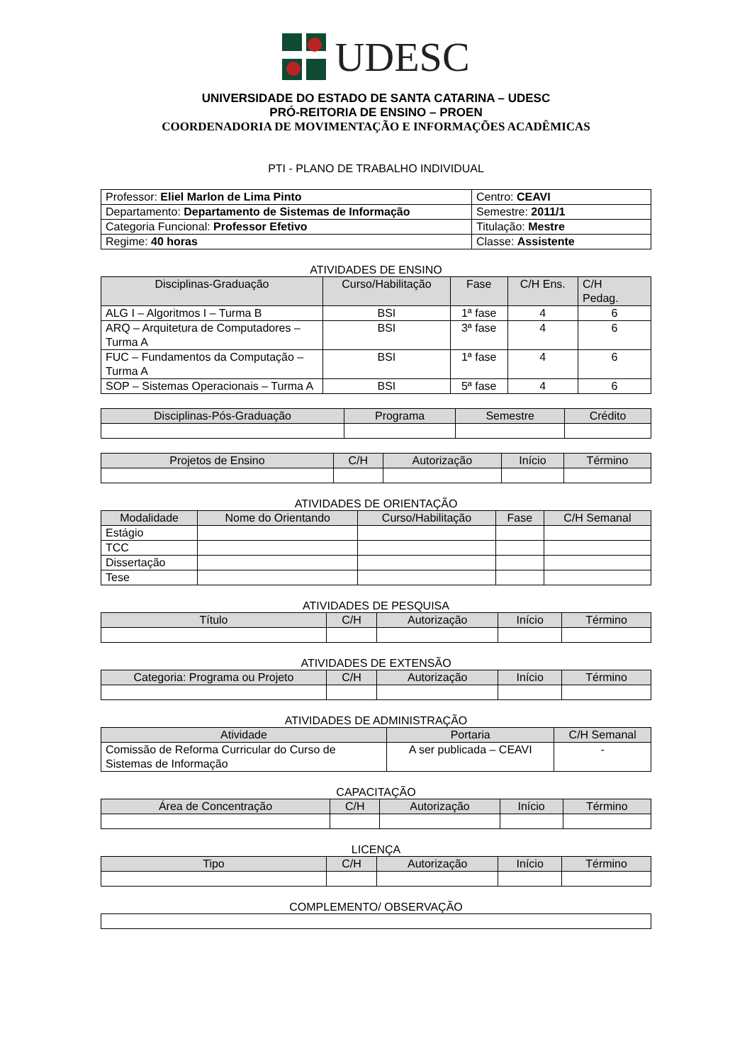UDESC
UNIVERSIDADE DO ESTADO DE SANTA CATARINA – UDESC
PRÓ-REITORIA DE ENSINO – PROEN
COORDENADORIA DE MOVIMENTAÇÃO E INFORMAÇÕES ACADÊMICAS
PTI - PLANO DE TRABALHO INDIVIDUAL
| Professor: Eliel Marlon de Lima Pinto | Centro: CEAVI |
| Departamento: Departamento de Sistemas de Informação | Semestre: 2011/1 |
| Categoria Funcional: Professor Efetivo | Titulação: Mestre |
| Regime: 40 horas | Classe: Assistente |
ATIVIDADES DE ENSINO
| Disciplinas-Graduação | Curso/Habilitação | Fase | C/H Ens. | C/H Pedag. |
| --- | --- | --- | --- | --- |
| ALG I – Algoritmos I – Turma B | BSI | 1ª fase | 4 | 6 |
| ARQ – Arquitetura de Computadores – Turma A | BSI | 3ª fase | 4 | 6 |
| FUC – Fundamentos da Computação – Turma A | BSI | 1ª fase | 4 | 6 |
| SOP – Sistemas Operacionais – Turma A | BSI | 5ª fase | 4 | 6 |
| Disciplinas-Pós-Graduação | Programa | Semestre | Crédito |
| --- | --- | --- | --- |
| Projetos de Ensino | C/H | Autorização | Início | Término |
| --- | --- | --- | --- | --- |
ATIVIDADES DE ORIENTAÇÃO
| Modalidade | Nome do Orientando | Curso/Habilitação | Fase | C/H Semanal |
| --- | --- | --- | --- | --- |
| Estágio | | | | |
| TCC | | | | |
| Dissertação | | | | |
| Tese | | | | |
ATIVIDADES DE PESQUISA
| Título | C/H | Autorização | Início | Término |
| --- | --- | --- | --- | --- |
ATIVIDADES DE EXTENSÃO
| Categoria: Programa ou Projeto | C/H | Autorização | Início | Término |
| --- | --- | --- | --- | --- |
ATIVIDADES DE ADMINISTRAÇÃO
| Atividade | Portaria | C/H Semanal |
| --- | --- | --- |
| Comissão de Reforma Curricular do Curso de Sistemas de Informação | A ser publicada – CEAVI | - |
CAPACITAÇÃO
| Área de Concentração | C/H | Autorização | Início | Término |
| --- | --- | --- | --- | --- |
LICENÇA
| Tipo | C/H | Autorização | Início | Término |
| --- | --- | --- | --- | --- |
COMPLEMENTO/ OBSERVAÇÃO